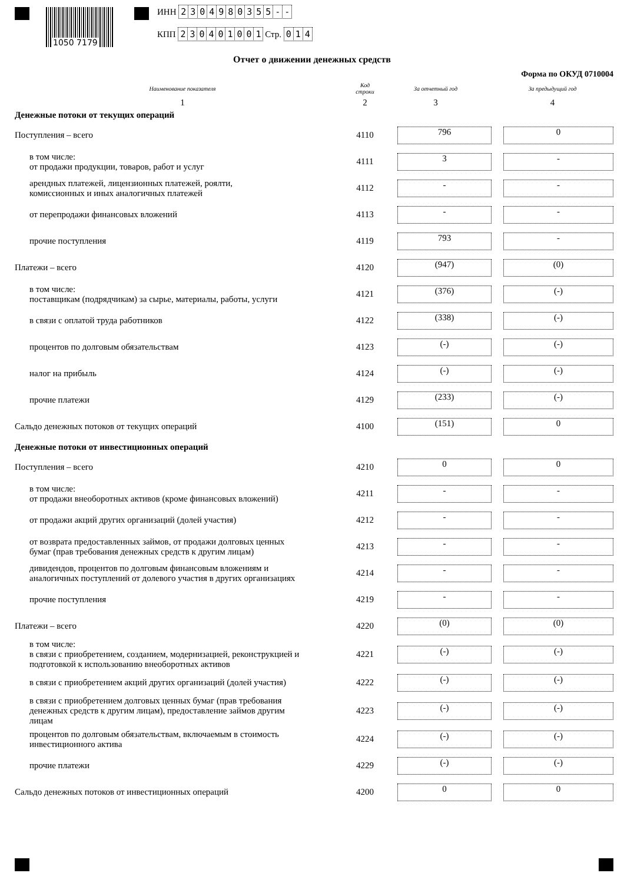1050 7179
ИНН 2304980355 - -
КПП 230401001 Стр. 014
Отчет о движении денежных средств
Форма по ОКУД 0710004
| Наименование показателя | Код строки | За отчетный год | За предыдущий год |
| --- | --- | --- | --- |
| 1 | 2 | 3 | 4 |
| Денежные потоки от текущих операций | | | |
| Поступления – всего | 4110 | 796 | 0 |
| в том числе: от продажи продукции, товаров, работ и услуг | 4111 | 3 | - |
| арендных платежей, лицензионных платежей, роялти, комиссионных и иных аналогичных платежей | 4112 | - | - |
| от перепродажи финансовых вложений | 4113 | - | - |
| прочие поступления | 4119 | 793 | - |
| Платежи – всего | 4120 | (947) | (0) |
| в том числе: поставщикам (подрядчикам) за сырье, материалы, работы, услуги | 4121 | (376) | (-) |
| в связи с оплатой труда работников | 4122 | (338) | (-) |
| процентов по долговым обязательствам | 4123 | (-) | (-) |
| налог на прибыль | 4124 | (-) | (-) |
| прочие платежи | 4129 | (233) | (-) |
| Сальдо денежных потоков от текущих операций | 4100 | (151) | 0 |
| Денежные потоки от инвестиционных операций | | | |
| Поступления – всего | 4210 | 0 | 0 |
| в том числе: от продажи внеоборотных активов (кроме финансовых вложений) | 4211 | - | - |
| от продажи акций других организаций (долей участия) | 4212 | - | - |
| от возврата предоставленных займов, от продажи долговых ценных бумаг (прав требования денежных средств к другим лицам) | 4213 | - | - |
| дивидендов, процентов по долговым финансовым вложениям и аналогичных поступлений от долевого участия в других организациях | 4214 | - | - |
| прочие поступления | 4219 | - | - |
| Платежи – всего | 4220 | (0) | (0) |
| в том числе: в связи с приобретением, созданием, модернизацией, реконструкцией и подготовкой к использованию внеоборотных активов | 4221 | (-) | (-) |
| в связи с приобретением акций других организаций (долей участия) | 4222 | (-) | (-) |
| в связи с приобретением долговых ценных бумаг (прав требования денежных средств к другим лицам), предоставление займов другим лицам | 4223 | (-) | (-) |
| процентов по долговым обязательствам, включаемым в стоимость инвестиционного актива | 4224 | (-) | (-) |
| прочие платежи | 4229 | (-) | (-) |
| Сальдо денежных потоков от инвестиционных операций | 4200 | 0 | 0 |